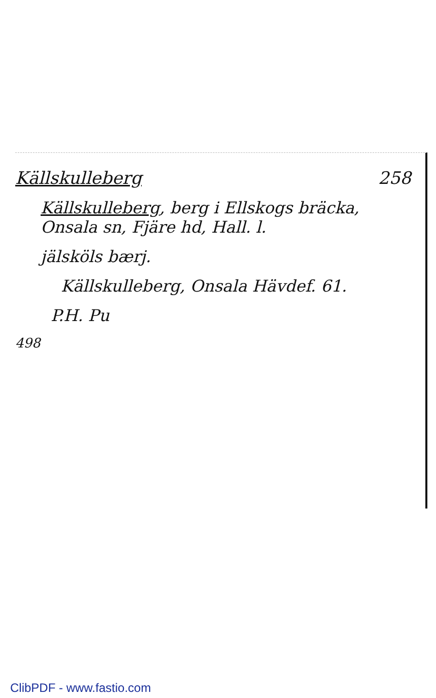Källskulleberg 258
Källskulleberg, berg i Ellskogs bräcka, Onsala sn, Fjäre hd, Hall. l.
jälsköls bærj.
Källskulleberg, Onsala Hävdef. 61.
P.H. Pu
498
ClibPDF - www.fastio.com